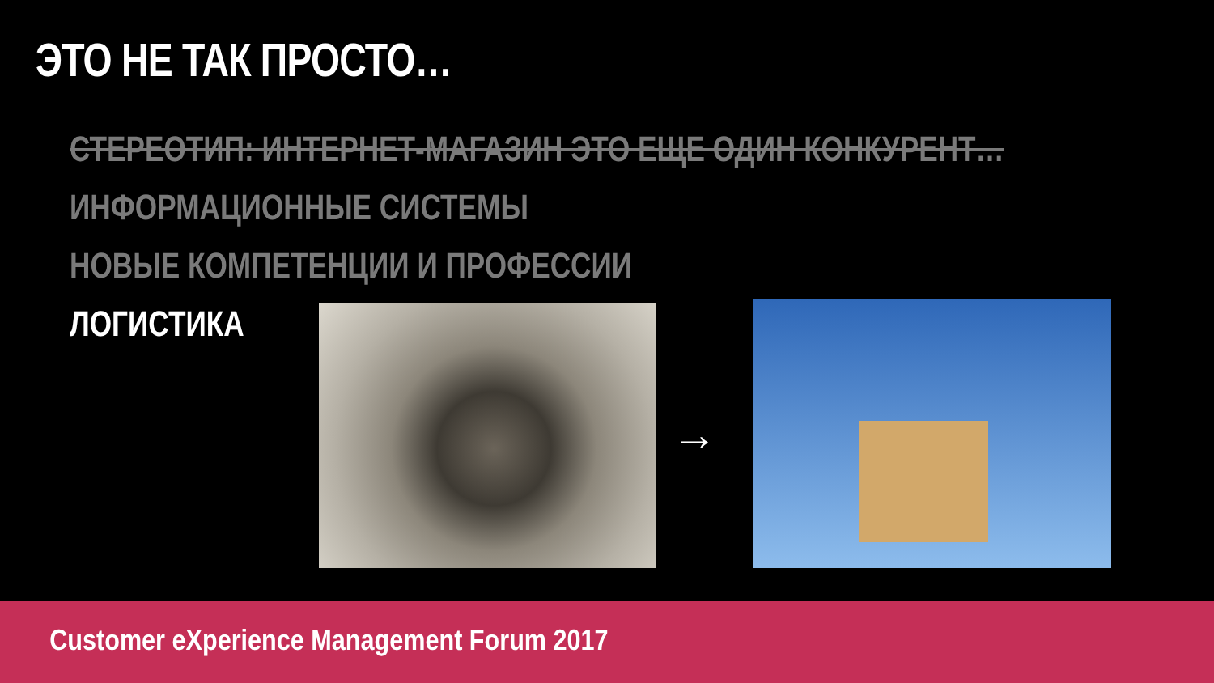ЭТО НЕ ТАК ПРОСТО…
СТЕРЕОТИП: ИНТЕРНЕТ-МАГАЗИН ЭТО ЕЩЕ ОДИН КОНКУРЕНТ…
ИНФОРМАЦИОННЫЕ СИСТЕМЫ
НОВЫЕ КОМПЕТЕНЦИИ И ПРОФЕССИИ
ЛОГИСТИКА
→
Customer eXperience Management Forum 2017